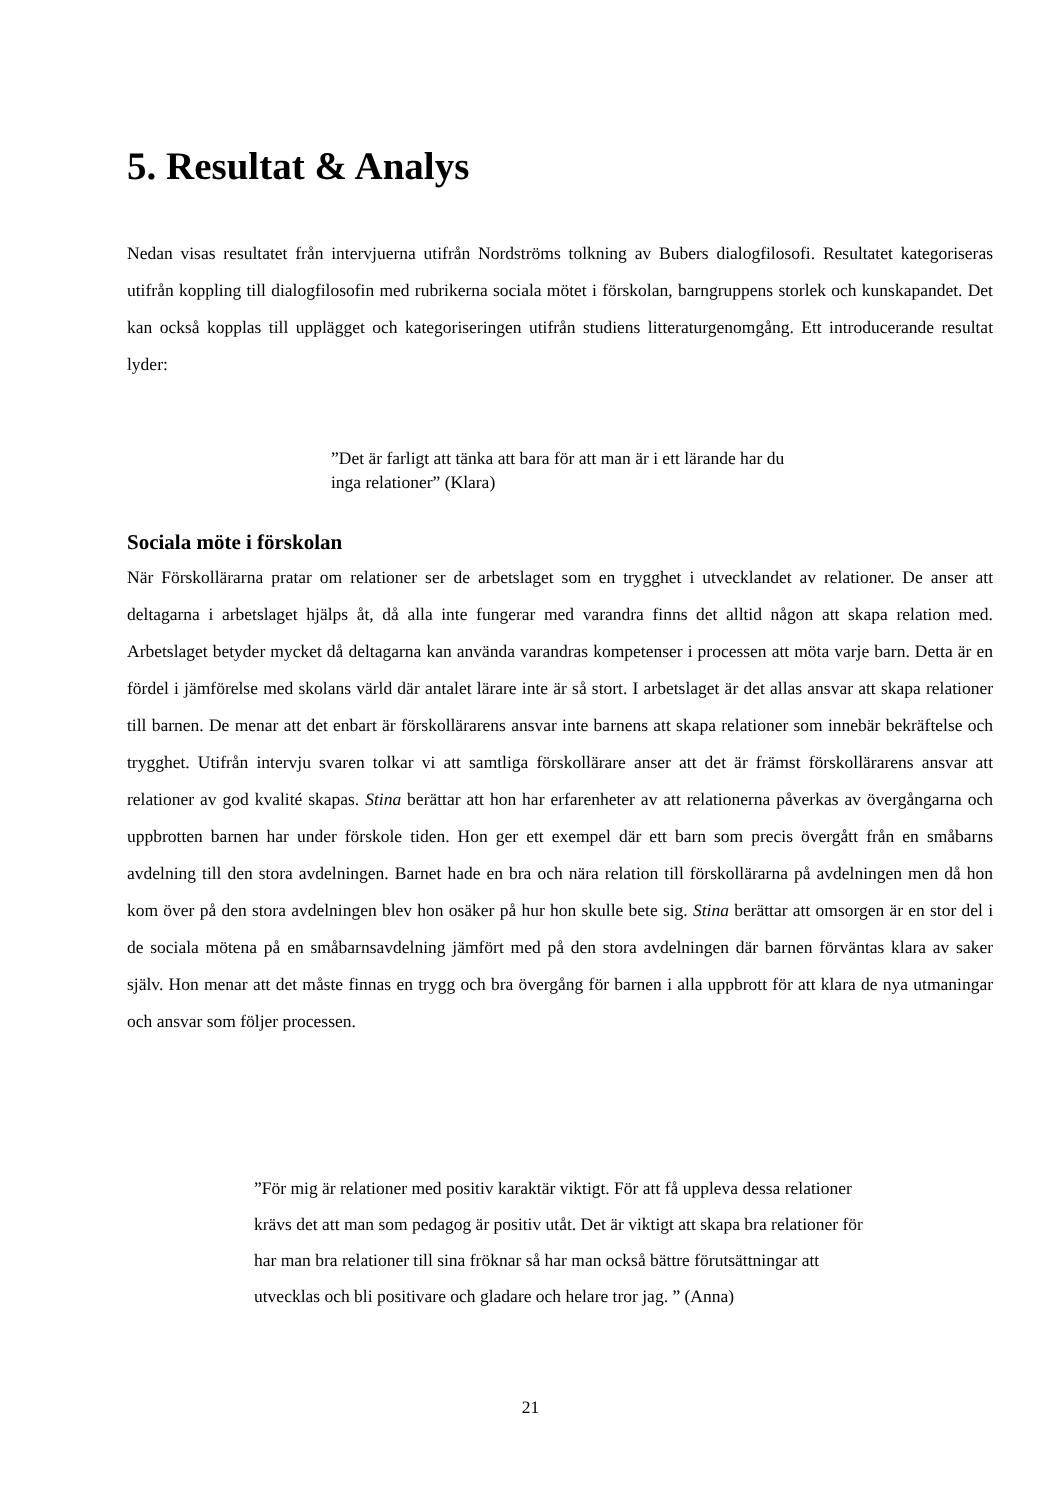5. Resultat & Analys
Nedan visas resultatet från intervjuerna utifrån Nordströms tolkning av Bubers dialogfilosofi. Resultatet kategoriseras utifrån koppling till dialogfilosofin med rubrikerna sociala mötet i förskolan, barngruppens storlek och kunskapandet. Det kan också kopplas till upplägget och kategoriseringen utifrån studiens litteraturgenomgång. Ett introducerande resultat lyder:
”Det är farligt att tänka att bara för att man är i ett lärande har du inga relationer” (Klara)
Sociala möte i förskolan
När Förskollärarna pratar om relationer ser de arbetslaget som en trygghet i utvecklandet av relationer. De anser att deltagarna i arbetslaget hjälps åt, då alla inte fungerar med varandra finns det alltid någon att skapa relation med. Arbetslaget betyder mycket då deltagarna kan använda varandras kompetenser i processen att möta varje barn. Detta är en fördel i jämförelse med skolans värld där antalet lärare inte är så stort. I arbetslaget är det allas ansvar att skapa relationer till barnen. De menar att det enbart är förskollärarens ansvar inte barnens att skapa relationer som innebär bekräftelse och trygghet. Utifrån intervju svaren tolkar vi att samtliga förskollärare anser att det är främst förskollärarens ansvar att relationer av god kvalité skapas. Stina berättar att hon har erfarenheter av att relationerna påverkas av övergångarna och uppbrotten barnen har under förskole tiden. Hon ger ett exempel där ett barn som precis övergått från en småbarns avdelning till den stora avdelningen. Barnet hade en bra och nära relation till förskollärarna på avdelningen men då hon kom över på den stora avdelningen blev hon osäker på hur hon skulle bete sig. Stina berättar att omsorgen är en stor del i de sociala mötena på en småbarnsavdelning jämfört med på den stora avdelningen där barnen förväntas klara av saker själv. Hon menar att det måste finnas en trygg och bra övergång för barnen i alla uppbrott för att klara de nya utmaningar och ansvar som följer processen.
”För mig är relationer med positiv karaktär viktigt. För att få uppleva dessa relationer krävs det att man som pedagog är positiv utåt. Det är viktigt att skapa bra relationer för har man bra relationer till sina fröknar så har man också bättre förutsättningar att utvecklas och bli positivare och gladare och helare tror jag. ” (Anna)
21